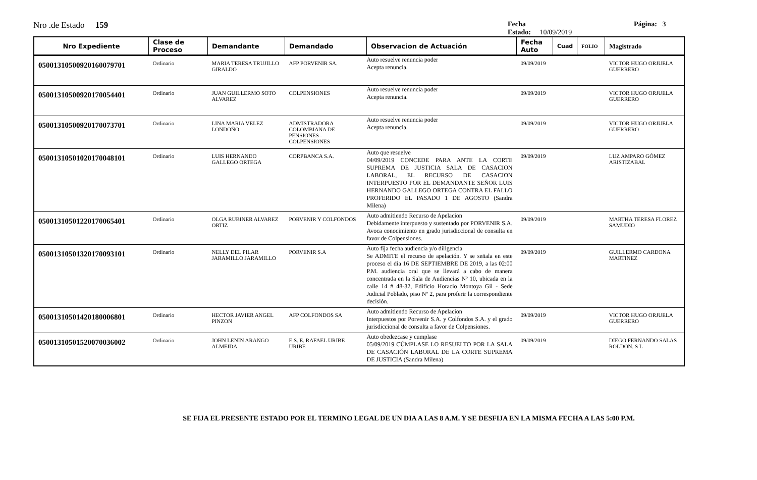Nro .de Estado 159
Fecha
Estado: 10/09/2019
Página: 3
| Nro Expediente | Clase de Proceso | Demandante | Demandado | Observacion de Actuación | Fecha Auto | Cuad | FOLIO | Magistrado |
| --- | --- | --- | --- | --- | --- | --- | --- | --- |
| 05001310500920160079701 | Ordinario | MARIA TERESA TRUJILLO GIRALDO | AFP PORVENIR SA. | Auto resuelve renuncia poder Acepta renuncia. | 09/09/2019 | | | VICTOR HUGO ORJUELA GUERRERO |
| 05001310500920170054401 | Ordinario | JUAN GUILLERMO SOTO ALVAREZ | COLPENSIONES | Auto resuelve renuncia poder Acepta renuncia. | 09/09/2019 | | | VICTOR HUGO ORJUELA GUERRERO |
| 05001310500920170073701 | Ordinario | LINA MARIA VELEZ LONDOÑO | ADMISTRADORA COLOMBIANA DE PENSIONES - COLPENSIONES | Auto resuelve renuncia poder Acepta renuncia. | 09/09/2019 | | | VICTOR HUGO ORJUELA GUERRERO |
| 05001310501020170048101 | Ordinario | LUIS HERNANDO GALLEGO ORTEGA | CORPBANCA S.A. | Auto que resuelve 04/09/2019 CONCEDE PARA ANTE LA CORTE SUPREMA DE JUSTICIA SALA DE CASACION LABORAL, EL RECURSO DE CASACION INTERPUESTO POR EL DEMANDANTE SEÑOR LUIS HERNANDO GALLEGO ORTEGA CONTRA EL FALLO PROFERIDO EL PASADO 1 DE AGOSTO (Sandra Milena) | 09/09/2019 | | | LUZ AMPARO GÓMEZ ARISTIZABAL |
| 05001310501220170065401 | Ordinario | OLGA RUBINER ALVAREZ ORTIZ | PORVENIR Y COLFONDOS | Auto admitiendo Recurso de Apelacion Debidamente interpuesto y sustentado por PORVENIR S.A. Avoca conocimiento en grado jurisdiccional de consulta en favor de Colpensiones. | 09/09/2019 | | | MARTHA TERESA FLOREZ SAMUDIO |
| 05001310501320170093101 | Ordinario | NELLY DEL PILAR JARAMILLO JARAMILLO | PORVENIR S.A | Auto fija fecha audiencia y/o diligencia Se ADMITE el recurso de apelación. Y se señala en este proceso el día 16 DE SEPTIEMBRE DE 2019, a las 02:00 P.M. audiencia oral que se llevará a cabo de manera concentrada en la Sala de Audiencias Nº 10, ubicada en la calle 14 # 48-32, Edificio Horacio Montoya Gil - Sede Judicial Poblado, piso Nº 2, para proferir la correspondiente decisión. | 09/09/2019 | | | GUILLERMO CARDONA MARTINEZ |
| 05001310501420180006801 | Ordinario | HECTOR JAVIER ANGEL PINZON | AFP COLFONDOS SA | Auto admitiendo Recurso de Apelacion Interpuestos por Porvenir S.A. y Colfondos S.A. y el grado jurisdiccional de consulta a favor de Colpensiones. | 09/09/2019 | | | VICTOR HUGO ORJUELA GUERRERO |
| 05001310501520070036002 | Ordinario | JOHN LENIN ARANGO ALMEIDA | E.S. E. RAFAEL URIBE URIBE | Auto obedezcase y cumplase 05/09/2019 CÚMPLASE LO RESUELTO POR LA SALA DE CASACIÓN LABORAL DE LA CORTE SUPREMA DE JUSTICIA (Sandra Milena) | 09/09/2019 | | | DIEGO FERNANDO SALAS ROLDON. S L |
SE FIJA EL PRESENTE ESTADO POR EL TERMINO LEGAL DE UN DIA A LAS 8 A.M. Y SE DESFIJA EN LA MISMA FECHA A LAS 5:00 P.M.